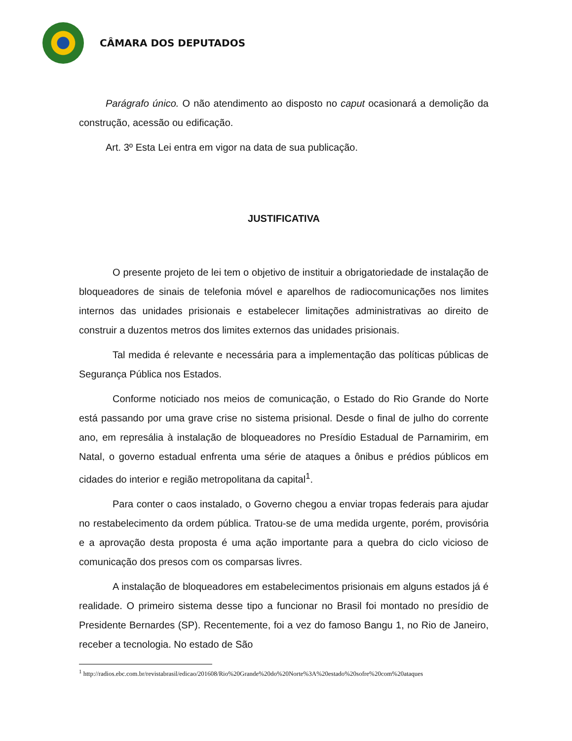CÂMARA DOS DEPUTADOS
Parágrafo único. O não atendimento ao disposto no caput ocasionará a demolição da construção, acessão ou edificação.
Art. 3º Esta Lei entra em vigor na data de sua publicação.
JUSTIFICATIVA
O presente projeto de lei tem o objetivo de instituir a obrigatoriedade de instalação de bloqueadores de sinais de telefonia móvel e aparelhos de radiocomunicações nos limites internos das unidades prisionais e estabelecer limitações administrativas ao direito de construir a duzentos metros dos limites externos das unidades prisionais.
Tal medida é relevante e necessária para a implementação das políticas públicas de Segurança Pública nos Estados.
Conforme noticiado nos meios de comunicação, o Estado do Rio Grande do Norte está passando por uma grave crise no sistema prisional. Desde o final de julho do corrente ano, em represália à instalação de bloqueadores no Presídio Estadual de Parnamirim, em Natal, o governo estadual enfrenta uma série de ataques a ônibus e prédios públicos em cidades do interior e região metropolitana da capital<sup>1</sup>.
Para conter o caos instalado, o Governo chegou a enviar tropas federais para ajudar no restabelecimento da ordem pública. Tratou-se de uma medida urgente, porém, provisória e a aprovação desta proposta é uma ação importante para a quebra do ciclo vicioso de comunicação dos presos com os comparsas livres.
A instalação de bloqueadores em estabelecimentos prisionais em alguns estados já é realidade. O primeiro sistema desse tipo a funcionar no Brasil foi montado no presídio de Presidente Bernardes (SP). Recentemente, foi a vez do famoso Bangu 1, no Rio de Janeiro, receber a tecnologia. No estado de São
<sup>1</sup> http://radios.ebc.com.br/revistabrasil/edicao/201608/Rio%20Grande%20do%20Norte%3A%20estado%20sofre%20com%20ataques